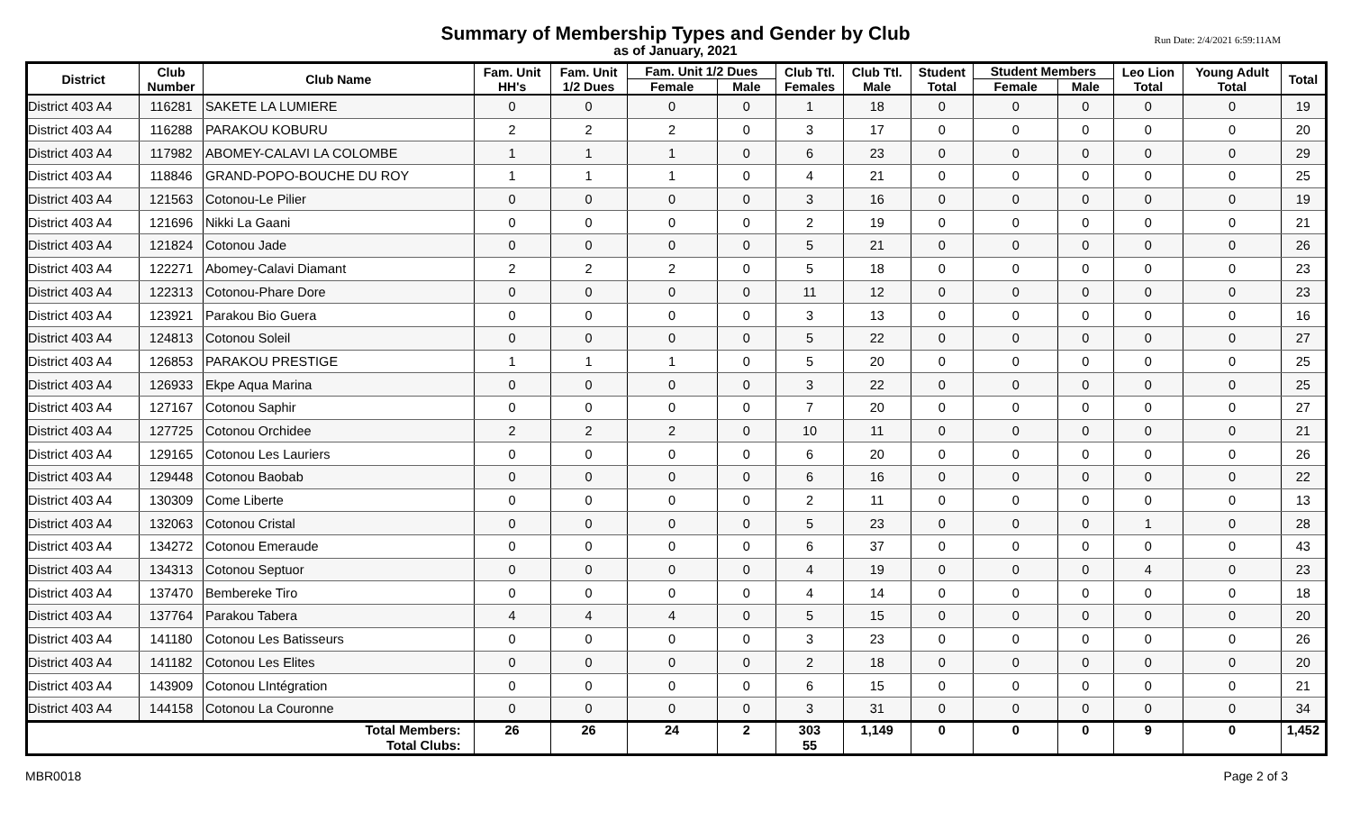Summary of Membership Types and Gender by Club
as of January, 2021
Run Date: 2/4/2021 6:59:11AM
| District | Club Number | Club Name | Fam. Unit HH's | Fam. Unit 1/2 Dues | Fam. Unit 1/2 Dues | | Club Ttl. Females | Club Ttl. Male | Student Total | Student Members | | Leo Lion Total | Young Adult Total | Total |
| --- | --- | --- | --- | --- | --- | --- | --- | --- | --- | --- | --- | --- | --- | --- |
| | | | | | Female | Male | | | | Female | Male | | | |
| District 403 A4 | 116281 | SAKETE LA LUMIERE | 0 | 0 | 0 | 0 | 1 | 18 | 0 | 0 | 0 | 0 | 0 | 19 |
| District 403 A4 | 116288 | PARAKOU KOBURU | 2 | 2 | 2 | 0 | 3 | 17 | 0 | 0 | 0 | 0 | 0 | 20 |
| District 403 A4 | 117982 | ABOMEY-CALAVI LA COLOMBE | 1 | 1 | 1 | 0 | 6 | 23 | 0 | 0 | 0 | 0 | 0 | 29 |
| District 403 A4 | 118846 | GRAND-POPO-BOUCHE DU ROY | 1 | 1 | 1 | 0 | 4 | 21 | 0 | 0 | 0 | 0 | 0 | 25 |
| District 403 A4 | 121563 | Cotonou-Le Pilier | 0 | 0 | 0 | 0 | 3 | 16 | 0 | 0 | 0 | 0 | 0 | 19 |
| District 403 A4 | 121696 | Nikki La Gaani | 0 | 0 | 0 | 0 | 2 | 19 | 0 | 0 | 0 | 0 | 0 | 21 |
| District 403 A4 | 121824 | Cotonou Jade | 0 | 0 | 0 | 0 | 5 | 21 | 0 | 0 | 0 | 0 | 0 | 26 |
| District 403 A4 | 122271 | Abomey-Calavi Diamant | 2 | 2 | 2 | 0 | 5 | 18 | 0 | 0 | 0 | 0 | 0 | 23 |
| District 403 A4 | 122313 | Cotonou-Phare Dore | 0 | 0 | 0 | 0 | 11 | 12 | 0 | 0 | 0 | 0 | 0 | 23 |
| District 403 A4 | 123921 | Parakou Bio Guera | 0 | 0 | 0 | 0 | 3 | 13 | 0 | 0 | 0 | 0 | 0 | 16 |
| District 403 A4 | 124813 | Cotonou Soleil | 0 | 0 | 0 | 0 | 5 | 22 | 0 | 0 | 0 | 0 | 0 | 27 |
| District 403 A4 | 126853 | PARAKOU PRESTIGE | 1 | 1 | 1 | 0 | 5 | 20 | 0 | 0 | 0 | 0 | 0 | 25 |
| District 403 A4 | 126933 | Ekpe Aqua Marina | 0 | 0 | 0 | 0 | 3 | 22 | 0 | 0 | 0 | 0 | 0 | 25 |
| District 403 A4 | 127167 | Cotonou Saphir | 0 | 0 | 0 | 0 | 7 | 20 | 0 | 0 | 0 | 0 | 0 | 27 |
| District 403 A4 | 127725 | Cotonou Orchidee | 2 | 2 | 2 | 0 | 10 | 11 | 0 | 0 | 0 | 0 | 0 | 21 |
| District 403 A4 | 129165 | Cotonou Les Lauriers | 0 | 0 | 0 | 0 | 6 | 20 | 0 | 0 | 0 | 0 | 0 | 26 |
| District 403 A4 | 129448 | Cotonou Baobab | 0 | 0 | 0 | 0 | 6 | 16 | 0 | 0 | 0 | 0 | 0 | 22 |
| District 403 A4 | 130309 | Come Liberte | 0 | 0 | 0 | 0 | 2 | 11 | 0 | 0 | 0 | 0 | 0 | 13 |
| District 403 A4 | 132063 | Cotonou Cristal | 0 | 0 | 0 | 0 | 5 | 23 | 0 | 0 | 0 | 1 | 0 | 28 |
| District 403 A4 | 134272 | Cotonou Emeraude | 0 | 0 | 0 | 0 | 6 | 37 | 0 | 0 | 0 | 0 | 0 | 43 |
| District 403 A4 | 134313 | Cotonou Septuor | 0 | 0 | 0 | 0 | 4 | 19 | 0 | 0 | 0 | 4 | 0 | 23 |
| District 403 A4 | 137470 | Bembereke Tiro | 0 | 0 | 0 | 0 | 4 | 14 | 0 | 0 | 0 | 0 | 0 | 18 |
| District 403 A4 | 137764 | Parakou Tabera | 4 | 4 | 4 | 0 | 5 | 15 | 0 | 0 | 0 | 0 | 0 | 20 |
| District 403 A4 | 141180 | Cotonou Les Batisseurs | 0 | 0 | 0 | 0 | 3 | 23 | 0 | 0 | 0 | 0 | 0 | 26 |
| District 403 A4 | 141182 | Cotonou Les Elites | 0 | 0 | 0 | 0 | 2 | 18 | 0 | 0 | 0 | 0 | 0 | 20 |
| District 403 A4 | 143909 | Cotonou LIntégration | 0 | 0 | 0 | 0 | 6 | 15 | 0 | 0 | 0 | 0 | 0 | 21 |
| District 403 A4 | 144158 | Cotonou La Couronne | 0 | 0 | 0 | 0 | 3 | 31 | 0 | 0 | 0 | 0 | 0 | 34 |
| Total Members: Total Clubs: | | | 26 | 26 | 24 | 2 | 303 55 | 1,149 | 0 | 0 | 0 | 9 | 0 | 1,452 |
MBR0018 Page 2 of 3